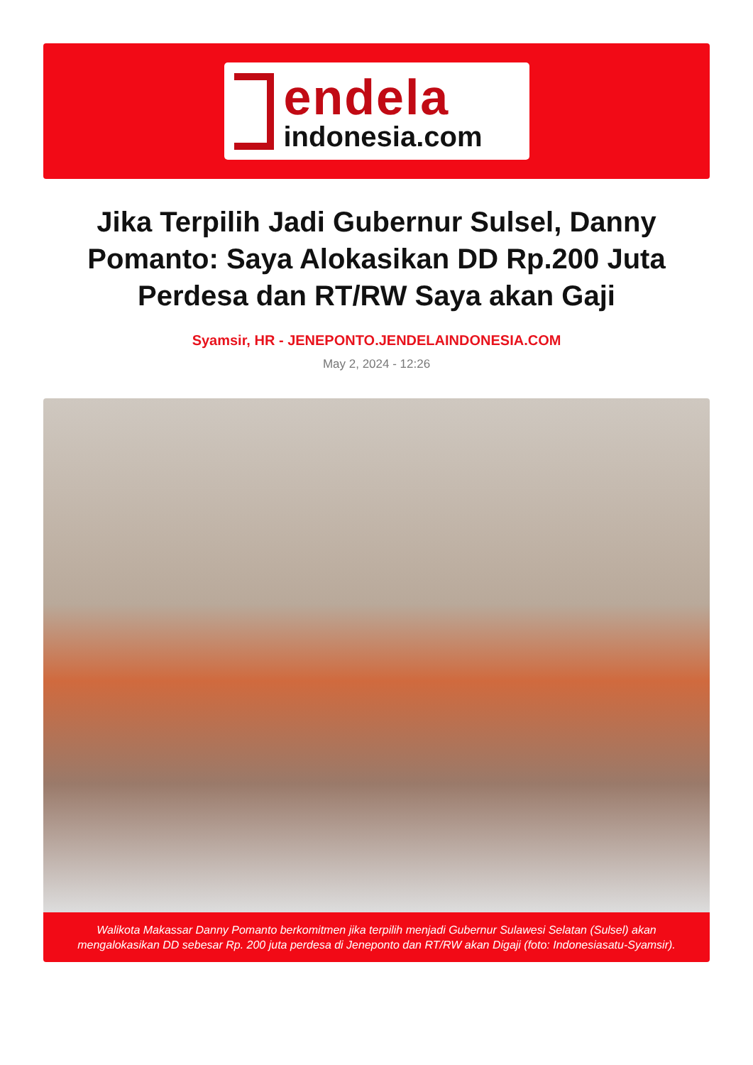endela
indonesia.com
Jika Terpilih Jadi Gubernur Sulsel, Danny Pomanto: Saya Alokasikan DD Rp.200 Juta Perdesa dan RT/RW Saya akan Gaji
Syamsir, HR - JENEPONTO.JENDELAINDONESIA.COM
May 2, 2024 - 12:26
Walikota Makassar Danny Pomanto berkomitmen jika terpilih menjadi Gubernur Sulawesi Selatan (Sulsel) akan mengalokasikan DD sebesar Rp. 200 juta perdesa di Jeneponto dan RT/RW akan Digaji (foto: Indonesiasatu-Syamsir).